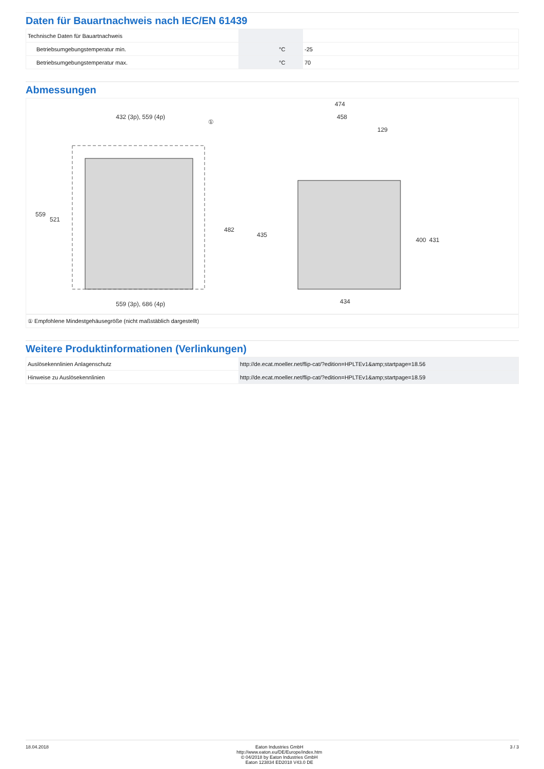Daten für Bauartnachweis nach IEC/EN 61439
| Technische Daten für Bauartnachweis | | | |
| Betriebsumgebungstemperatur min. | | °C | -25 |
| Betriebsumgebungstemperatur max. | | °C | 70 |
Abmessungen
432 (3p), 559 (4p)
559 (3p), 686 (4p)
474
458
129
434
559
521
482
435
400
431
①
| ① Empfohlene Mindestgehäusegröße (nicht maßstäblich dargestellt) |
Weitere Produktinformationen (Verlinkungen)
| Auslösekennlinien Anlagenschutz | http://de.ecat.moeller.net/flip-cat/?edition=HPLTEv1&amp;startpage=18.56 |
| Hinweise zu Auslösekennlinien | http://de.ecat.moeller.net/flip-cat/?edition=HPLTEv1&amp;startpage=18.59 |
18.04.2018 Eaton Industries GmbH
http://www.eaton.eu/DE/Europe/index.htm
© 04/2018 by Eaton Industries GmbH
Eaton 123834 ED2018 V43.0 DE
3 / 3